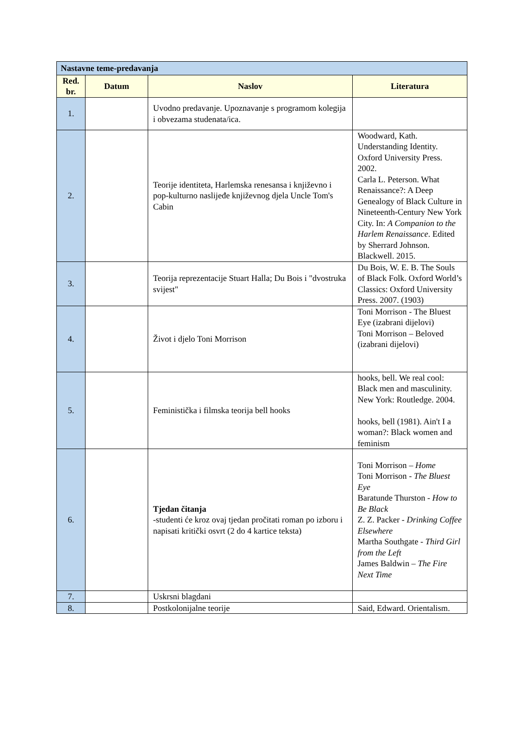| Nastavne teme-predavanja | | | |
| --- | --- | --- | --- |
| Red. br. | Datum | Naslov | Literatura |
| 1. | | Uvodno predavanje. Upoznavanje s programom kolegija i obvezama studenata/ica. | |
| 2. | | Teorije identiteta, Harlemska renesansa i književno i pop-kulturno naslijeđe književnog djela Uncle Tom's Cabin | Woodward, Kath. Understanding Identity. Oxford University Press. 2002. Carla L. Peterson. What Renaissance?: A Deep Genealogy of Black Culture in Nineteenth-Century New York City. In: A Companion to the Harlem Renaissance . Edited by Sherrard Johnson. Blackwell. 2015. |
| 3. | | Teorija reprezentacije Stuart Halla; Du Bois i "dvostruka svijest" | Du Bois, W. E. B. The Souls of Black Folk. Oxford World’s Classics: Oxford University Press. 2007. (1903) |
| 4. | | Život i djelo Toni Morrison | Toni Morrison - The Bluest Eye (izabrani dijelovi) Toni Morrison – Beloved (izabrani dijelovi) |
| 5. | | Feministička i filmska teorija bell hooks | hooks, bell. We real cool: Black men and masculinity. New York: Routledge. 2004. hooks, bell (1981). Ain't I a woman?: Black women and feminism |
| 6. | | Tjedan čitanja -studenti će kroz ovaj tjedan pročitati roman po izboru i napisati kritički osvrt (2 do 4 kartice teksta) | Toni Morrison – Home Toni Morrison - The Bluest Eye Baratunde Thurston - How to Be Black Z. Z. Packer - Drinking Coffee Elsewhere Martha Southgate - Third Girl from the Left James Baldwin – The Fire Next Time |
| 7. | | Uskrsni blagdani | |
| 8. | | Postkolonijalne teorije | Said, Edward. Orientalism. |